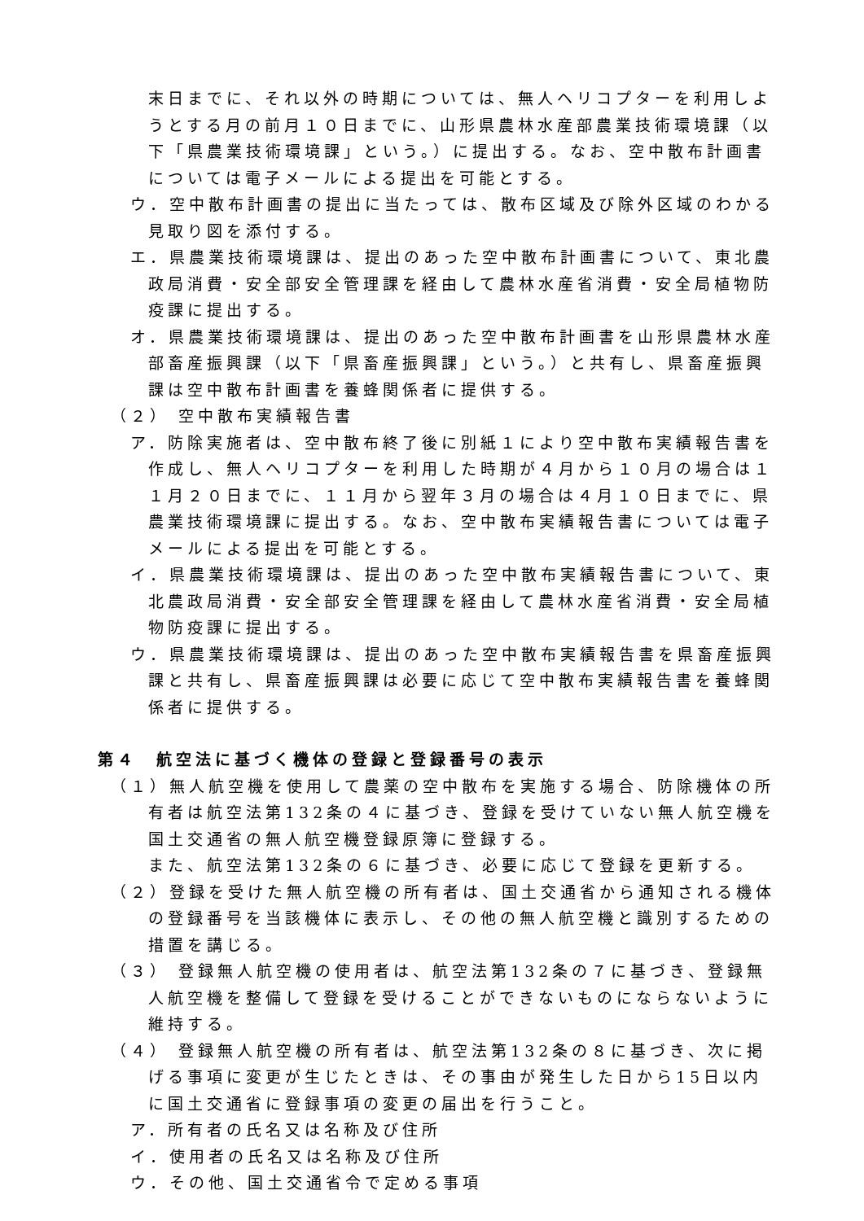末日までに、それ以外の時期については、無人ヘリコプターを利用しようとする月の前月１０日までに、山形県農林水産部農業技術環境課（以下「県農業技術環境課」という。）に提出する。なお、空中散布計画書については電子メールによる提出を可能とする。
ウ．空中散布計画書の提出に当たっては、散布区域及び除外区域のわかる見取り図を添付する。
エ．県農業技術環境課は、提出のあった空中散布計画書について、東北農政局消費・安全部安全管理課を経由して農林水産省消費・安全局植物防疫課に提出する。
オ．県農業技術環境課は、提出のあった空中散布計画書を山形県農林水産部畜産振興課（以下「県畜産振興課」という。）と共有し、県畜産振興課は空中散布計画書を養蜂関係者に提供する。
（２） 空中散布実績報告書
ア．防除実施者は、空中散布終了後に別紙１により空中散布実績報告書を作成し、無人ヘリコプターを利用した時期が４月から１０月の場合は１１月２０日までに、１１月から翌年３月の場合は４月１０日までに、県農業技術環境課に提出する。なお、空中散布実績報告書については電子メールによる提出を可能とする。
イ．県農業技術環境課は、提出のあった空中散布実績報告書について、東北農政局消費・安全部安全管理課を経由して農林水産省消費・安全局植物防疫課に提出する。
ウ．県農業技術環境課は、提出のあった空中散布実績報告書を県畜産振興課と共有し、県畜産振興課は必要に応じて空中散布実績報告書を養蜂関係者に提供する。
第４　航空法に基づく機体の登録と登録番号の表示
（１）無人航空機を使用して農薬の空中散布を実施する場合、防除機体の所有者は航空法第132条の４に基づき、登録を受けていない無人航空機を国土交通省の無人航空機登録原簿に登録する。
また、航空法第132条の６に基づき、必要に応じて登録を更新する。
（２）登録を受けた無人航空機の所有者は、国土交通省から通知される機体の登録番号を当該機体に表示し、その他の無人航空機と識別するための措置を講じる。
（３） 登録無人航空機の使用者は、航空法第132条の７に基づき、登録無人航空機を整備して登録を受けることができないものにならないように維持する。
（４） 登録無人航空機の所有者は、航空法第132条の８に基づき、次に掲げる事項に変更が生じたときは、その事由が発生した日から15日以内に国土交通省に登録事項の変更の届出を行うこと。
ア．所有者の氏名又は名称及び住所
イ．使用者の氏名又は名称及び住所
ウ．その他、国土交通省令で定める事項